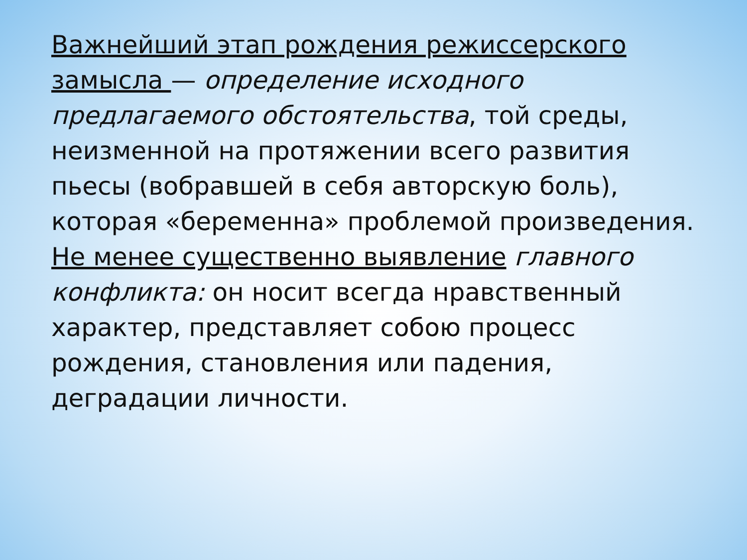Важнейший этап рождения режиссерского замысла — определение исходного предлагаемого обстоятельства, той среды, неизменной на протяжении всего развития пьесы (вобравшей в себя авторскую боль), которая «беременна» проблемой произведения.
Не менее существенно выявление главного конфликта: он носит всегда нравственный характер, представляет собою процесс рождения, становления или падения, деградации личности.